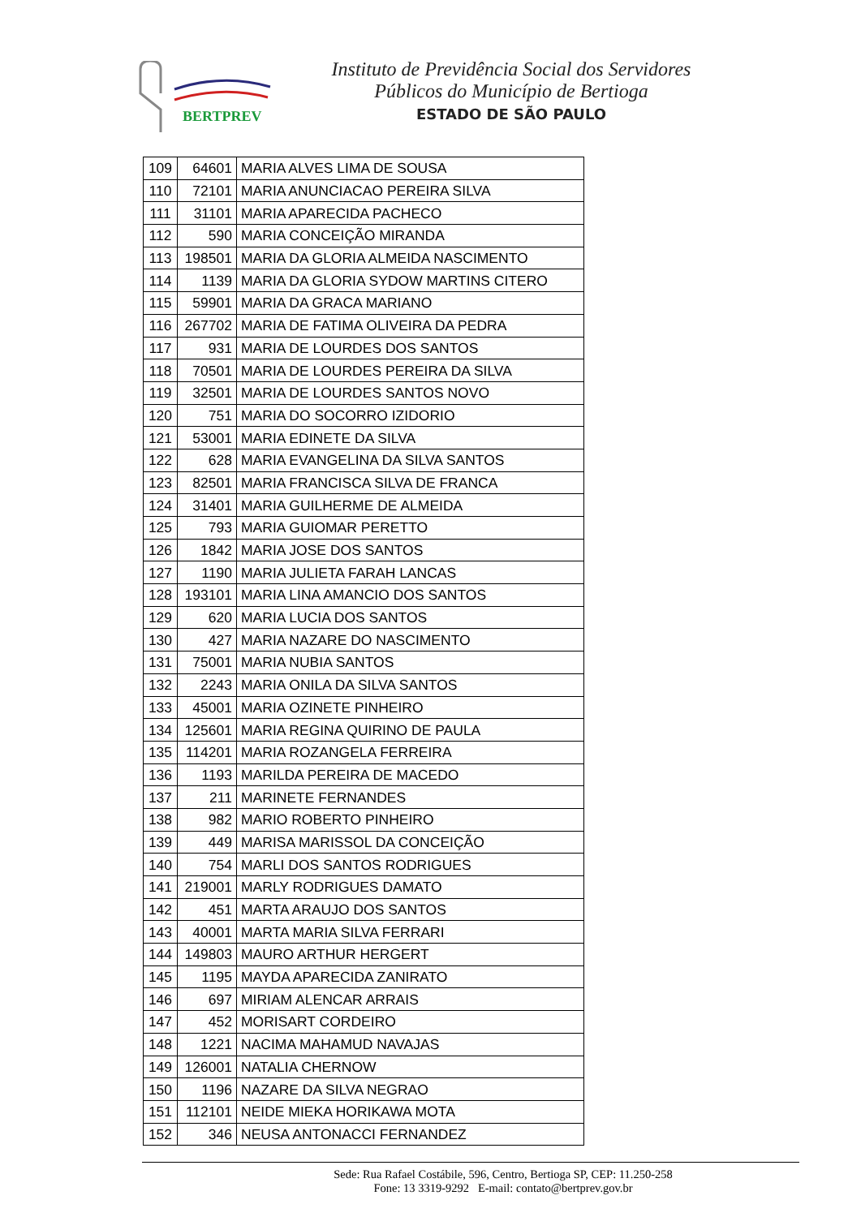BERTPREV
Instituto de Previdência Social dos Servidores
Públicos do Município de Bertioga
ESTADO DE SÃO PAULO
| 109 | 64601 | MARIA ALVES LIMA DE SOUSA |
| 110 | 72101 | MARIA ANUNCIACAO PEREIRA SILVA |
| 111 | 31101 | MARIA APARECIDA PACHECO |
| 112 | 590 | MARIA CONCEIÇÃO MIRANDA |
| 113 | 198501 | MARIA DA GLORIA ALMEIDA NASCIMENTO |
| 114 | 1139 | MARIA DA GLORIA SYDOW MARTINS CITERO |
| 115 | 59901 | MARIA DA GRACA MARIANO |
| 116 | 267702 | MARIA DE FATIMA OLIVEIRA DA PEDRA |
| 117 | 931 | MARIA DE LOURDES DOS SANTOS |
| 118 | 70501 | MARIA DE LOURDES PEREIRA DA SILVA |
| 119 | 32501 | MARIA DE LOURDES SANTOS NOVO |
| 120 | 751 | MARIA DO SOCORRO IZIDORIO |
| 121 | 53001 | MARIA EDINETE DA SILVA |
| 122 | 628 | MARIA EVANGELINA DA SILVA SANTOS |
| 123 | 82501 | MARIA FRANCISCA SILVA DE FRANCA |
| 124 | 31401 | MARIA GUILHERME DE ALMEIDA |
| 125 | 793 | MARIA GUIOMAR PERETTO |
| 126 | 1842 | MARIA JOSE DOS SANTOS |
| 127 | 1190 | MARIA JULIETA FARAH LANCAS |
| 128 | 193101 | MARIA LINA AMANCIO DOS SANTOS |
| 129 | 620 | MARIA LUCIA DOS SANTOS |
| 130 | 427 | MARIA NAZARE DO NASCIMENTO |
| 131 | 75001 | MARIA NUBIA SANTOS |
| 132 | 2243 | MARIA ONILA DA SILVA SANTOS |
| 133 | 45001 | MARIA OZINETE PINHEIRO |
| 134 | 125601 | MARIA REGINA QUIRINO DE PAULA |
| 135 | 114201 | MARIA ROZANGELA FERREIRA |
| 136 | 1193 | MARILDA PEREIRA DE MACEDO |
| 137 | 211 | MARINETE FERNANDES |
| 138 | 982 | MARIO ROBERTO PINHEIRO |
| 139 | 449 | MARISA MARISSOL DA CONCEIÇÃO |
| 140 | 754 | MARLI DOS SANTOS RODRIGUES |
| 141 | 219001 | MARLY RODRIGUES DAMATO |
| 142 | 451 | MARTA ARAUJO DOS SANTOS |
| 143 | 40001 | MARTA MARIA SILVA FERRARI |
| 144 | 149803 | MAURO ARTHUR HERGERT |
| 145 | 1195 | MAYDA APARECIDA ZANIRATO |
| 146 | 697 | MIRIAM ALENCAR ARRAIS |
| 147 | 452 | MORISART CORDEIRO |
| 148 | 1221 | NACIMA MAHAMUD NAVAJAS |
| 149 | 126001 | NATALIA CHERNOW |
| 150 | 1196 | NAZARE DA SILVA NEGRAO |
| 151 | 112101 | NEIDE MIEKA HORIKAWA MOTA |
| 152 | 346 | NEUSA ANTONACCI FERNANDEZ |
Sede: Rua Rafael Costábile, 596, Centro, Bertioga SP, CEP: 11.250-258
Fone: 13 3319-9292 E-mail: contato@bertprev.gov.br